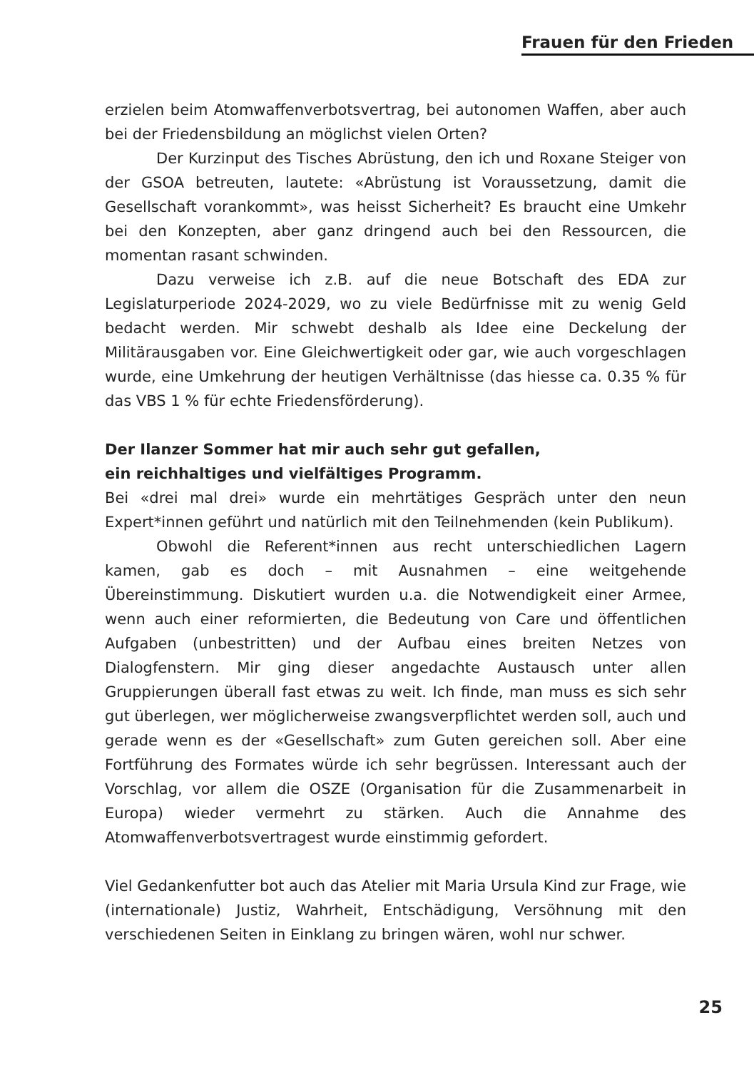Frauen für den Frieden
erzielen beim Atomwaffenverbotsvertrag, bei autonomen Waffen, aber auch bei der Friedensbildung an möglichst vielen Orten?
Der Kurzinput des Tisches Abrüstung, den ich und Roxane Steiger von der GSOA betreuten, lautete: «Abrüstung ist Voraussetzung, damit die Gesellschaft vorankommt», was heisst Sicherheit? Es braucht eine Umkehr bei den Konzepten, aber ganz dringend auch bei den Ressourcen, die momentan rasant schwinden.
Dazu verweise ich z.B. auf die neue Botschaft des EDA zur Legislaturperiode 2024-2029, wo zu viele Bedürfnisse mit zu wenig Geld bedacht werden. Mir schwebt deshalb als Idee eine Deckelung der Militärausgaben vor. Eine Gleichwertigkeit oder gar, wie auch vorgeschlagen wurde, eine Umkehrung der heutigen Verhältnisse (das hiesse ca. 0.35 % für das VBS 1 % für echte Friedensförderung).
Der Ilanzer Sommer hat mir auch sehr gut gefallen,
ein reichhaltiges und vielfältiges Programm.
Bei «drei mal drei» wurde ein mehrtätiges Gespräch unter den neun Expert*innen geführt und natürlich mit den Teilnehmenden (kein Publikum).
Obwohl die Referent*innen aus recht unterschiedlichen Lagern kamen, gab es doch – mit Ausnahmen – eine weitgehende Übereinstimmung. Diskutiert wurden u.a. die Notwendigkeit einer Armee, wenn auch einer reformierten, die Bedeutung von Care und öffentlichen Aufgaben (unbestritten) und der Aufbau eines breiten Netzes von Dialogfenstern. Mir ging dieser angedachte Austausch unter allen Gruppierungen überall fast etwas zu weit. Ich finde, man muss es sich sehr gut überlegen, wer möglicherweise zwangsverpflichtet werden soll, auch und gerade wenn es der «Gesellschaft» zum Guten gereichen soll. Aber eine Fortführung des Formates würde ich sehr begrüssen. Interessant auch der Vorschlag, vor allem die OSZE (Organisation für die Zusammenarbeit in Europa) wieder vermehrt zu stärken. Auch die Annahme des Atomwaffenverbotsvertragest wurde einstimmig gefordert.
Viel Gedankenfutter bot auch das Atelier mit Maria Ursula Kind zur Frage, wie (internationale) Justiz, Wahrheit, Entschädigung, Versöhnung mit den verschiedenen Seiten in Einklang zu bringen wären, wohl nur schwer.
25